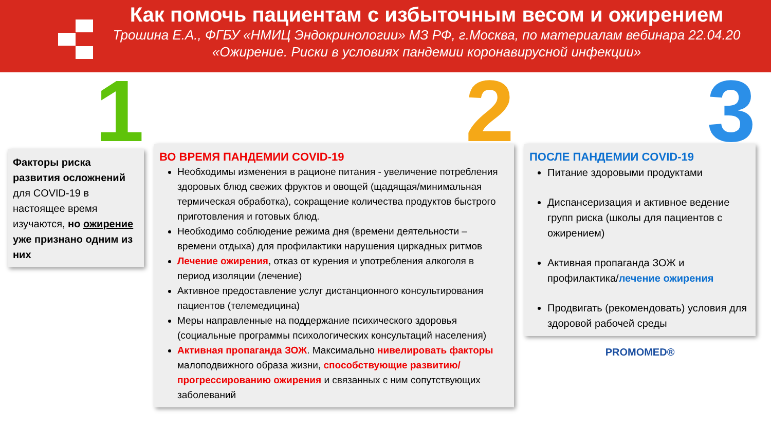Как помочь пациентам с избыточным весом и ожирением
Трошина Е.А., ФГБУ «НМИЦ Эндокринологии» МЗ РФ, г.Москва, по материалам вебинара 22.04.20
«Ожирение. Риски в условиях пандемии коронавирусной инфекции»
1
Факторы риска развития осложнений для COVID-19 в настоящее время изучаются, но ожирение уже признано одним из них
2
ВО ВРЕМЯ ПАНДЕМИИ COVID-19
Необходимы изменения в рационе питания - увеличение потребления здоровых блюд свежих фруктов и овощей (щадящая/минимальная термическая обработка), сокращение количества продуктов быстрого приготовления и готовых блюд.
Необходимо соблюдение режима дня (времени деятельности – времени отдыха) для профилактики нарушения циркадных ритмов
Лечение ожирения, отказ от курения и употребления алкоголя в период изоляции (лечение)
Активное предоставление услуг дистанционного консультирования пациентов (телемедицина)
Меры направленные на поддержание психического здоровья (социальные программы психологических консультаций населения)
Активная пропаганда ЗОЖ. Максимально нивелировать факторы малоподвижного образа жизни, способствующие развитию/прогрессированию ожирения и связанных с ним сопутствующих заболеваний
3
ПОСЛЕ ПАНДЕМИИ COVID-19
Питание здоровыми продуктами
Диспансеризация и активное ведение групп риска (школы для пациентов с ожирением)
Активная пропаганда ЗОЖ и профилактика/лечение ожирения
Продвигать (рекомендовать) условия для здоровой рабочей среды
PROMOMED®